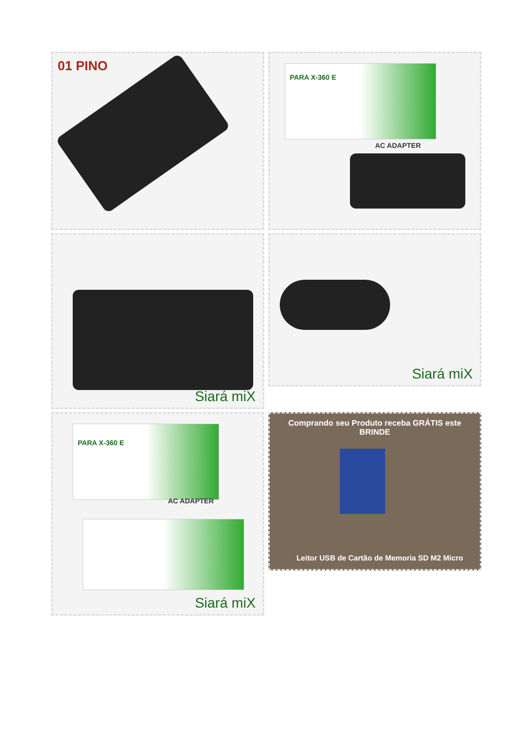01 PINO
PARA X-360 E
AC ADAPTER
Siará miX
Siará miX
PARA X-360 E
AC ADAPTER
Siará miX
Comprando seu Produto receba GRÁTIS este BRINDE
Leitor USB de Cartão de Memoria SD M2 Micro